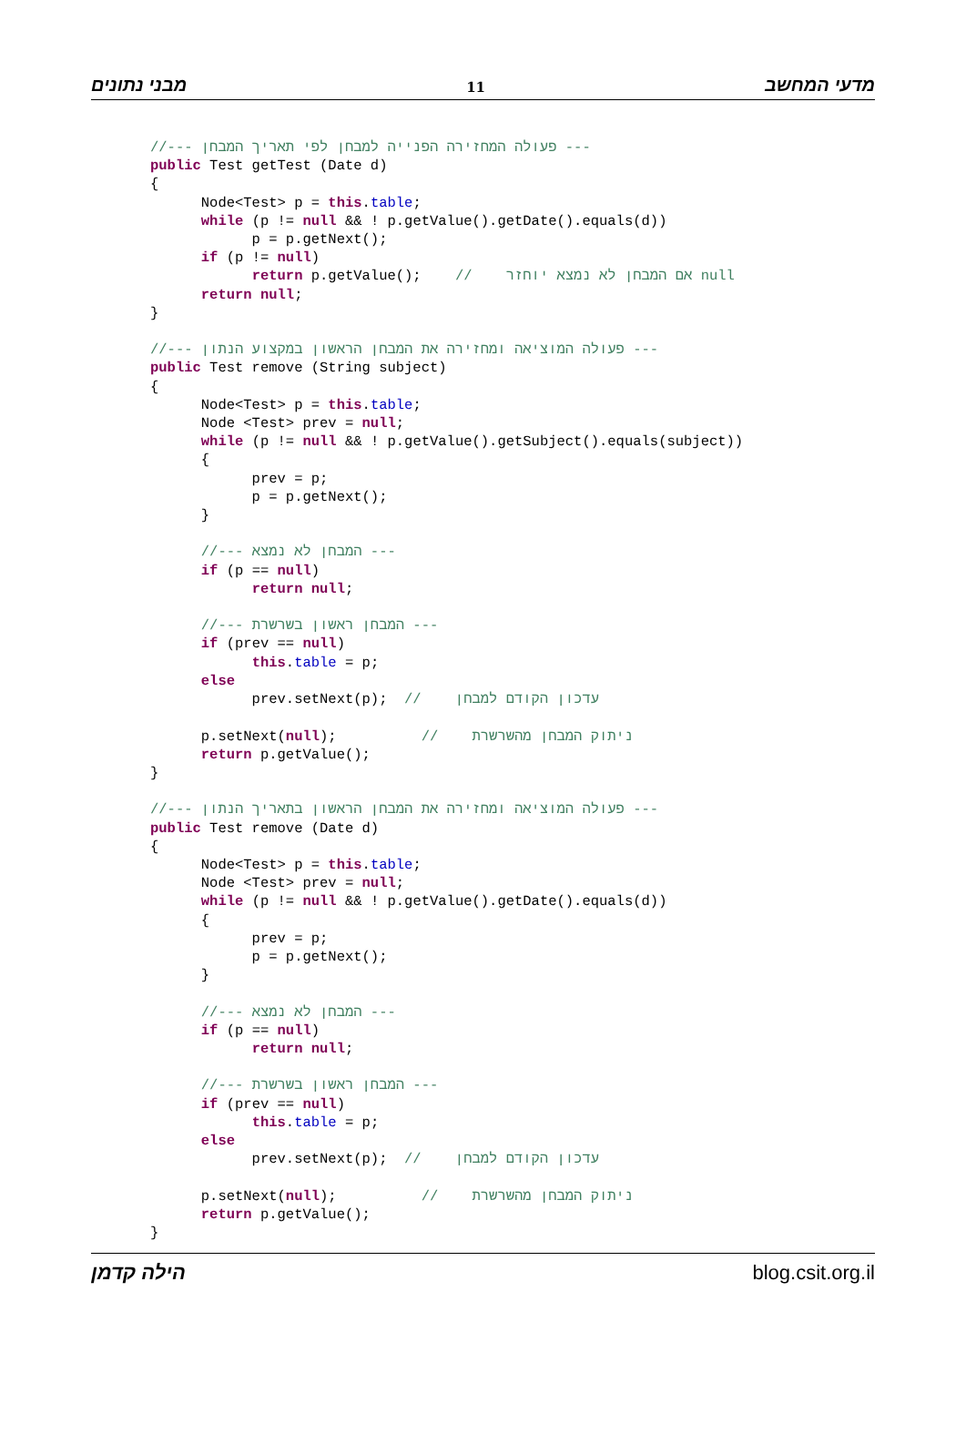מבני נתונים 11 מדעי המחשב
//--- פעולה המחזירה הפנייה למבחן לפי תאריך המבחן ---
public Test getTest (Date d)
{
      Node<Test> p = this.table;
      while (p != null && ! p.getValue().getDate().equals(d))
            p = p.getNext();
      if (p != null)
            return p.getValue();    //    אם המבחן לא נמצא יוחזר null
      return null;
}

//--- פעולה המוציאה ומחזירה את המבחן הראשון במקצוע הנתון ---
public Test remove (String subject)
{
      Node<Test> p = this.table;
      Node <Test> prev = null;
      while (p != null && ! p.getValue().getSubject().equals(subject))
      {
            prev = p;
            p = p.getNext();
      }

      //--- המבחן לא נמצא ---
      if (p == null)
            return null;

      //--- המבחן ראשון בשרשרת ---
      if (prev == null)
            this.table = p;
      else
            prev.setNext(p);  //    עדכון הקודם למבחן

      p.setNext(null);          //    ניתוק המבחן מהשרשרת
      return p.getValue();
}

//--- פעולה המוציאה ומחזירה את המבחן הראשון בתאריך הנתון ---
public Test remove (Date d)
{
      Node<Test> p = this.table;
      Node <Test> prev = null;
      while (p != null && ! p.getValue().getDate().equals(d))
      {
            prev = p;
            p = p.getNext();
      }

      //--- המבחן לא נמצא ---
      if (p == null)
            return null;

      //--- המבחן ראשון בשרשרת ---
      if (prev == null)
            this.table = p;
      else
            prev.setNext(p);  //    עדכון הקודם למבחן

      p.setNext(null);          //    ניתוק המבחן מהשרשרת
      return p.getValue();
}
הילה קדמן blog.csit.org.il